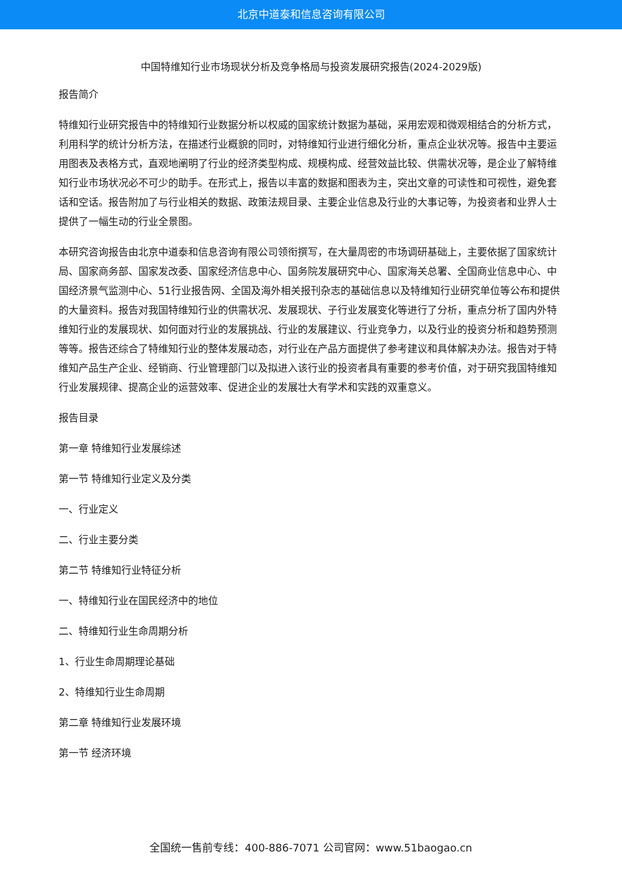北京中道泰和信息咨询有限公司
中国特维知行业市场现状分析及竞争格局与投资发展研究报告(2024-2029版)
报告简介
特维知行业研究报告中的特维知行业数据分析以权威的国家统计数据为基础，采用宏观和微观相结合的分析方式，利用科学的统计分析方法，在描述行业概貌的同时，对特维知行业进行细化分析，重点企业状况等。报告中主要运用图表及表格方式，直观地阐明了行业的经济类型构成、规模构成、经营效益比较、供需状况等，是企业了解特维知行业市场状况必不可少的助手。在形式上，报告以丰富的数据和图表为主，突出文章的可读性和可视性，避免套话和空话。报告附加了与行业相关的数据、政策法规目录、主要企业信息及行业的大事记等，为投资者和业界人士提供了一幅生动的行业全景图。
本研究咨询报告由北京中道泰和信息咨询有限公司领衔撰写，在大量周密的市场调研基础上，主要依据了国家统计局、国家商务部、国家发改委、国家经济信息中心、国务院发展研究中心、国家海关总署、全国商业信息中心、中国经济景气监测中心、51行业报告网、全国及海外相关报刊杂志的基础信息以及特维知行业研究单位等公布和提供的大量资料。报告对我国特维知行业的供需状况、发展现状、子行业发展变化等进行了分析，重点分析了国内外特维知行业的发展现状、如何面对行业的发展挑战、行业的发展建议、行业竞争力，以及行业的投资分析和趋势预测等等。报告还综合了特维知行业的整体发展动态，对行业在产品方面提供了参考建议和具体解决办法。报告对于特维知产品生产企业、经销商、行业管理部门以及拟进入该行业的投资者具有重要的参考价值，对于研究我国特维知行业发展规律、提高企业的运营效率、促进企业的发展壮大有学术和实践的双重意义。
报告目录
第一章 特维知行业发展综述
第一节 特维知行业定义及分类
一、行业定义
二、行业主要分类
第二节 特维知行业特征分析
一、特维知行业在国民经济中的地位
二、特维知行业生命周期分析
1、行业生命周期理论基础
2、特维知行业生命周期
第二章 特维知行业发展环境
第一节 经济环境
全国统一售前专线：400-886-7071 公司官网：www.51baogao.cn